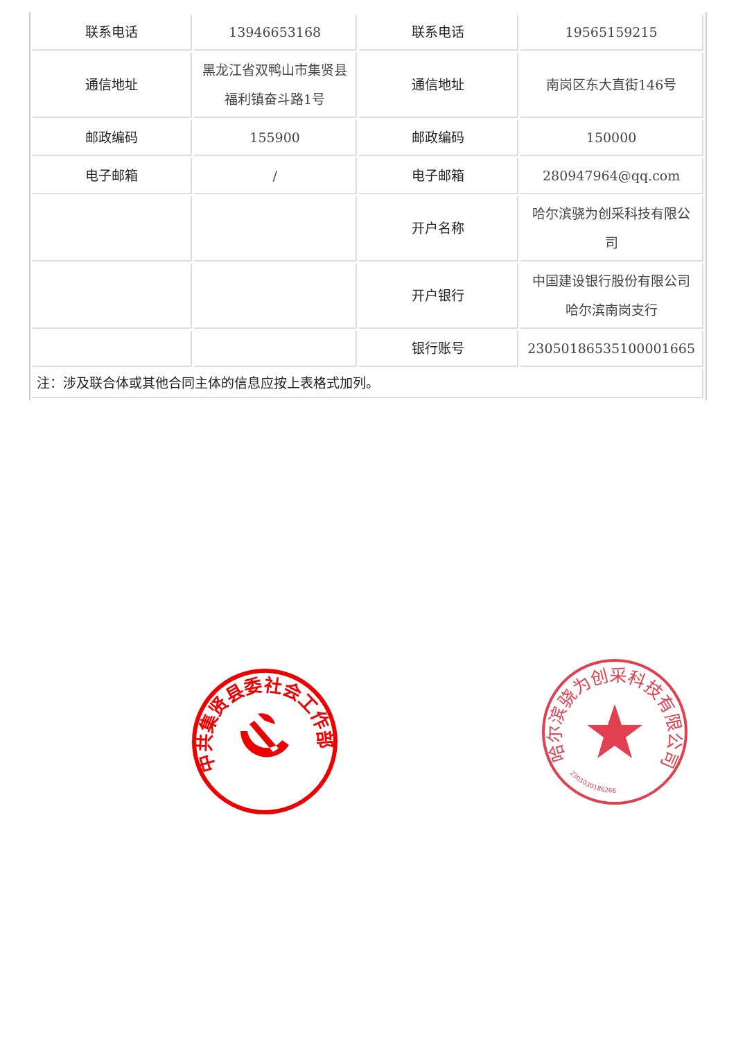| 联系电话 | 13946653168 | 联系电话 | 19565159215 |
| 通信地址 | 黑龙江省双鸭山市集贤县福利镇奋斗路1号 | 通信地址 | 南岗区东大直街146号 |
| 邮政编码 | 155900 | 邮政编码 | 150000 |
| 电子邮箱 | / | 电子邮箱 | 280947964@qq.com |
| | | 开户名称 | 哈尔滨骁为创采科技有限公司 |
| | | 开户银行 | 中国建设银行股份有限公司哈尔滨南岗支行 |
| | | 银行账号 | 23050186535100001665 |
| 注：涉及联合体或其他合同主体的信息应按上表格式加列。 | | | |
中共集贤县委社会工作部
哈尔滨骁为创采科技有限公司
2301030186266